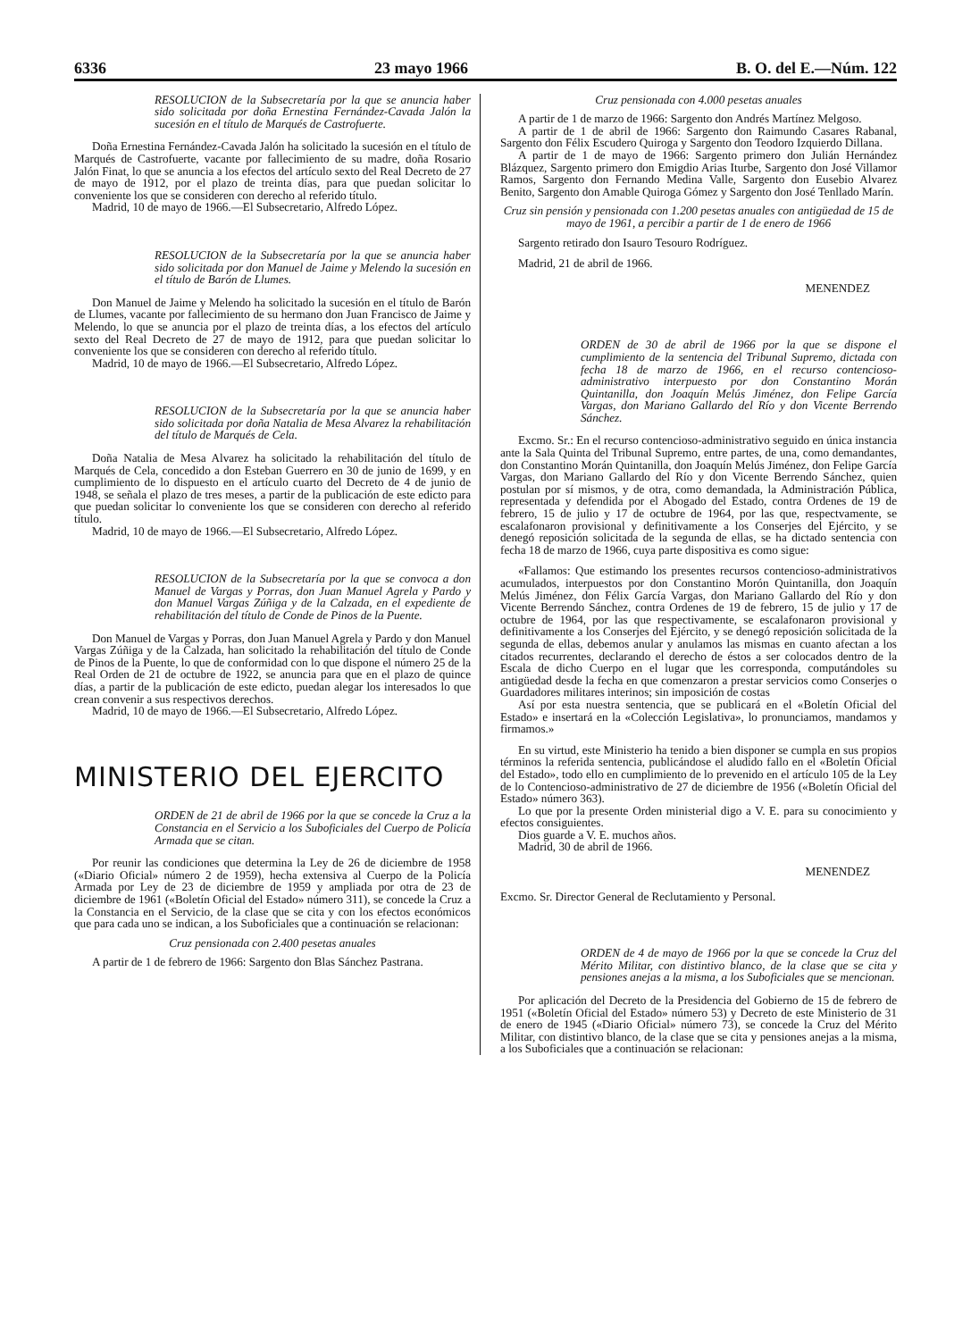6336 23 mayo 1966 B. O. del E.—Núm. 122
RESOLUCION de la Subsecretaría por la que se anuncia haber sido solicitada por doña Ernestina Fernández-Cavada Jalón la sucesión en el título de Marqués de Castrofuerte.
Doña Ernestina Fernández-Cavada Jalón ha solicitado la sucesión en el título de Marqués de Castrofuerte, vacante por fallecimiento de su madre, doña Rosario Jalón Finat, lo que se anuncia a los efectos del artículo sexto del Real Decreto de 27 de mayo de 1912, por el plazo de treinta días, para que puedan solicitar lo conveniente los que se consideren con derecho al referido título.
Madrid, 10 de mayo de 1966.—El Subsecretario, Alfredo López.
RESOLUCION de la Subsecretaría por la que se anuncia haber sido solicitada por don Manuel de Jaime y Melendo la sucesión en el título de Barón de Llumes.
Don Manuel de Jaime y Melendo ha solicitado la sucesión en el título de Barón de Llumes, vacante por fallecimiento de su hermano don Juan Francisco de Jaime y Melendo, lo que se anuncia por el plazo de treinta días, a los efectos del artículo sexto del Real Decreto de 27 de mayo de 1912, para que puedan solicitar lo conveniente los que se consideren con derecho al referido título.
Madrid, 10 de mayo de 1966.—El Subsecretario, Alfredo López.
RESOLUCION de la Subsecretaría por la que se anuncia haber sido solicitada por doña Natalia de Mesa Alvarez la rehabilitación del título de Marqués de Cela.
Doña Natalia de Mesa Alvarez ha solicitado la rehabilitación del título de Marqués de Cela, concedido a don Esteban Guerrero en 30 de junio de 1699, y en cumplimiento de lo dispuesto en el artículo cuarto del Decreto de 4 de junio de 1948, se señala el plazo de tres meses, a partir de la publicación de este edicto para que puedan solicitar lo conveniente los que se consideren con derecho al referido título.
Madrid, 10 de mayo de 1966.—El Subsecretario, Alfredo López.
RESOLUCION de la Subsecretaría por la que se convoca a don Manuel de Vargas y Porras, don Juan Manuel Agrela y Pardo y don Manuel Vargas Zúñiga y de la Calzada, en el expediente de rehabilitación del título de Conde de Pinos de la Puente.
Don Manuel de Vargas y Porras, don Juan Manuel Agrela y Pardo y don Manuel Vargas Zúñiga y de la Calzada, han solicitado la rehabilitación del título de Conde de Pinos de la Puente, lo que de conformidad con lo que dispone el número 25 de la Real Orden de 21 de octubre de 1922, se anuncia para que en el plazo de quince días, a partir de la publicación de este edicto, puedan alegar los interesados lo que crean convenir a sus respectivos derechos.
Madrid, 10 de mayo de 1966.—El Subsecretario, Alfredo López.
MINISTERIO DEL EJERCITO
ORDEN de 21 de abril de 1966 por la que se concede la Cruz a la Constancia en el Servicio a los Suboficiales del Cuerpo de Policía Armada que se citan.
Por reunir las condiciones que determina la Ley de 26 de diciembre de 1958 («Diario Oficial» número 2 de 1959), hecha extensiva al Cuerpo de la Policía Armada por Ley de 23 de diciembre de 1959 y ampliada por otra de 23 de diciembre de 1961 («Boletín Oficial del Estado» número 311), se concede la Cruz a la Constancia en el Servicio, de la clase que se cita y con los efectos económicos que para cada uno se indican, a los Suboficiales que a continuación se relacionan:
Cruz pensionada con 2.400 pesetas anuales
A partir de 1 de febrero de 1966: Sargento don Blas Sánchez Pastrana.
Cruz pensionada con 4.000 pesetas anuales
A partir de 1 de marzo de 1966: Sargento don Andrés Martínez Melgoso.
A partir de 1 de abril de 1966: Sargento don Raimundo Casares Rabanal, Sargento don Félix Escudero Quiroga y Sargento don Teodoro Izquierdo Dillana.
A partir de 1 de mayo de 1966: Sargento primero don Julián Hernández Blázquez, Sargento primero don Emigdio Arias Iturbe, Sargento don José Villamor Ramos, Sargento don Fernando Medina Valle, Sargento don Eusebio Alvarez Benito, Sargento don Amable Quiroga Gómez y Sargento don José Tenllado Marín.
Cruz sin pensión y pensionada con 1.200 pesetas anuales con antigüedad de 15 de mayo de 1961, a percibir a partir de 1 de enero de 1966
Sargento retirado don Isauro Tesouro Rodríguez.
Madrid, 21 de abril de 1966.
MENENDEZ
ORDEN de 30 de abril de 1966 por la que se dispone el cumplimiento de la sentencia del Tribunal Supremo, dictada con fecha 18 de marzo de 1966, en el recurso contencioso-administrativo interpuesto por don Constantino Morán Quintanilla, don Joaquín Melús Jiménez, don Felipe García Vargas, don Mariano Gallardo del Río y don Vicente Berrendo Sánchez.
Excmo. Sr.: En el recurso contencioso-administrativo seguido en única instancia ante la Sala Quinta del Tribunal Supremo, entre partes, de una, como demandantes, don Constantino Morán Quintanilla, don Joaquín Melús Jiménez, don Felipe García Vargas, don Mariano Gallardo del Río y don Vicente Berrendo Sánchez, quien postulan por sí mismos, y de otra, como demandada, la Administración Pública, representada y defendida por el Abogado del Estado, contra Ordenes de 19 de febrero, 15 de julio y 17 de octubre de 1964, por las que, respectvamente, se escalafonaron provisional y definitivamente a los Conserjes del Ejército, y se denegó reposición solicitada de la segunda de ellas, se ha dictado sentencia con fecha 18 de marzo de 1966, cuya parte dispositiva es como sigue:
«Fallamos: Que estimando los presentes recursos contencioso-administrativos acumulados, interpuestos por don Constantino Morón Quintanilla, don Joaquín Melús Jiménez, don Félix García Vargas, don Mariano Gallardo del Río y don Vicente Berrendo Sánchez, contra Ordenes de 19 de febrero, 15 de julio y 17 de octubre de 1964, por las que respectivamente, se escalafonaron provisional y definitivamente a los Conserjes del Ejército, y se denegó reposición solicitada de la segunda de ellas, debemos anular y anulamos las mismas en cuanto afectan a los citados recurrentes, declarando el derecho de éstos a ser colocados dentro de la Escala de dicho Cuerpo en el lugar que les corresponda, computándoles su antigüedad desde la fecha en que comenzaron a prestar servicios como Conserjes o Guardadores militares interinos; sin imposición de costas
Así por esta nuestra sentencia, que se publicará en el «Boletín Oficial del Estado» e insertará en la «Colección Legislativa», lo pronunciamos, mandamos y firmamos.»
En su virtud, este Ministerio ha tenido a bien disponer se cumpla en sus propios términos la referida sentencia, publicándose el aludido fallo en el «Boletín Oficial del Estado», todo ello en cumplimiento de lo prevenido en el artículo 105 de la Ley de lo Contencioso-administrativo de 27 de diciembre de 1956 («Boletín Oficial del Estado» número 363).
Lo que por la presente Orden ministerial digo a V. E. para su conocimiento y efectos consiguientes.
Dios guarde a V. E. muchos años.
Madrid, 30 de abril de 1966.
MENENDEZ
Excmo. Sr. Director General de Reclutamiento y Personal.
ORDEN de 4 de mayo de 1966 por la que se concede la Cruz del Mérito Militar, con distintivo blanco, de la clase que se cita y pensiones anejas a la misma, a los Suboficiales que se mencionan.
Por aplicación del Decreto de la Presidencia del Gobierno de 15 de febrero de 1951 («Boletín Oficial del Estado» número 53) y Decreto de este Ministerio de 31 de enero de 1945 («Diario Oficial» número 73), se concede la Cruz del Mérito Militar, con distintivo blanco, de la clase que se cita y pensiones anejas a la misma, a los Suboficiales que a continuación se relacionan: